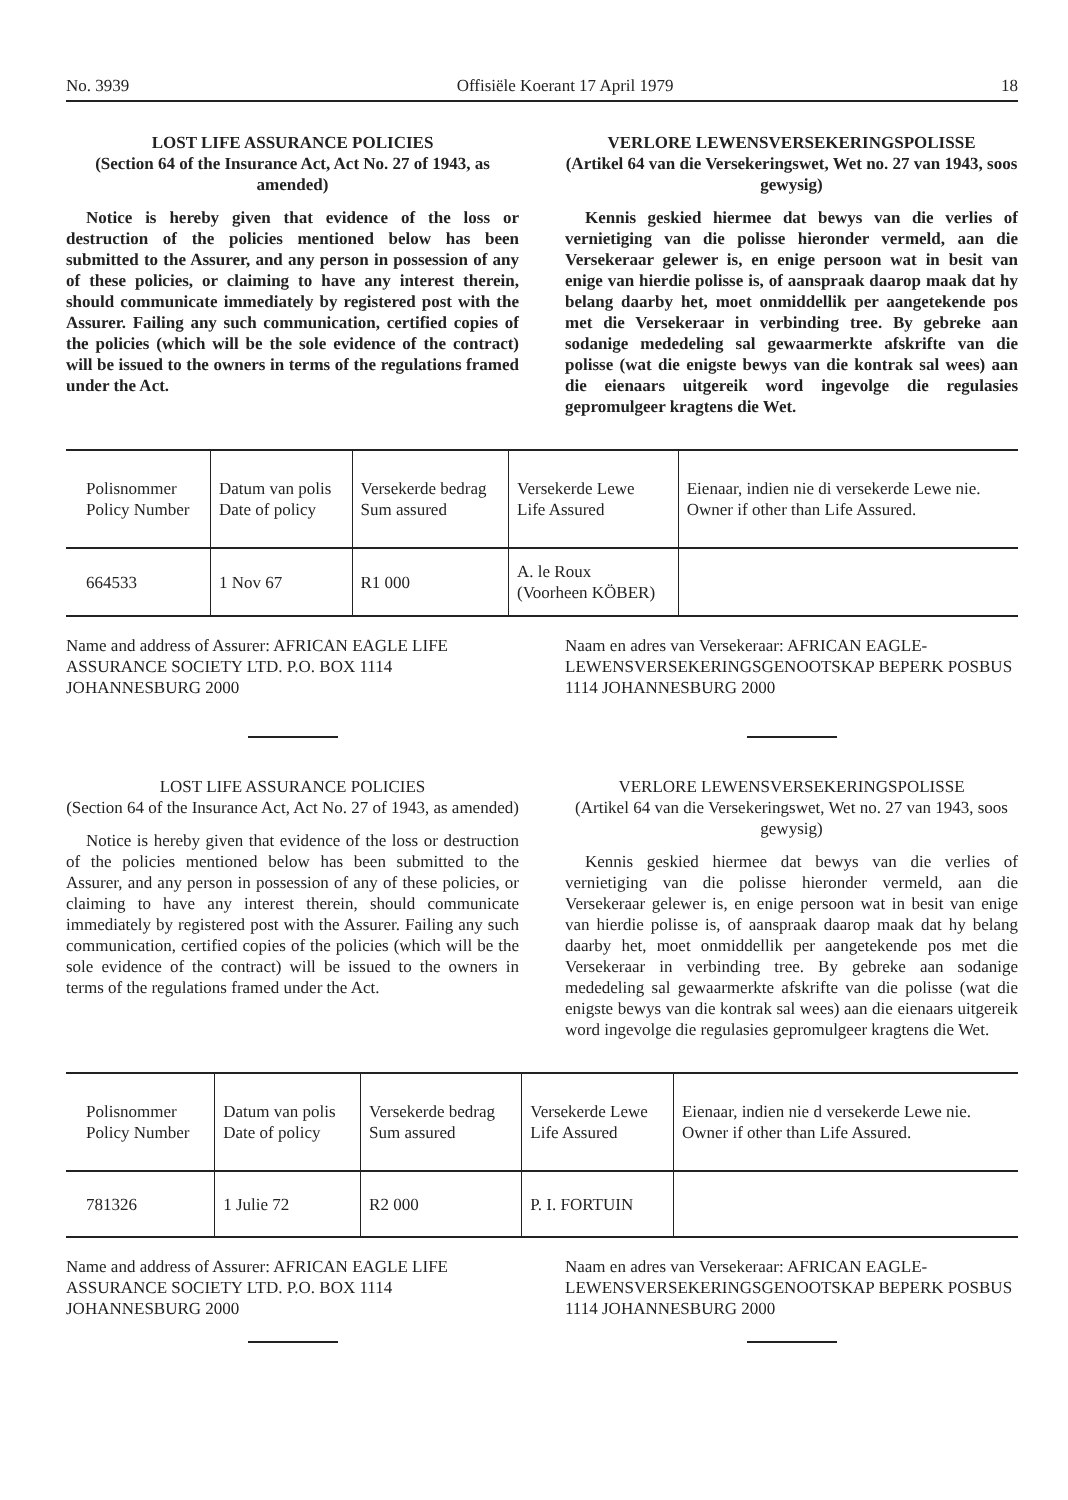No. 3939 Offisiële Koerant 17 April 1979 18
LOST LIFE ASSURANCE POLICIES
(Section 64 of the Insurance Act, Act No. 27 of 1943, as amended)
Notice is hereby given that evidence of the loss or destruction of the policies mentioned below has been submitted to the Assurer, and any person in possession of any of these policies, or claiming to have any interest therein, should communicate immediately by registered post with the Assurer. Failing any such communication, certified copies of the policies (which will be the sole evidence of the contract) will be issued to the owners in terms of the regulations framed under the Act.
VERLORE LEWENSVERSEKERINGSPOLISSE
(Artikel 64 van die Versekeringswet, Wet no. 27 van 1943, soos gewysig)
Kennis geskied hiermee dat bewys van die verlies of vernietiging van die polisse hieronder vermeld, aan die Versekeraar gelewer is, en enige persoon wat in besit van enige van hierdie polisse is, of aanspraak daarop maak dat hy belang daarby het, moet onmiddellik per aangetekende pos met die Versekeraar in verbinding tree. By gebreke aan sodanige mededeling sal gewaarmerkte afskrifte van die polisse (wat die enigste bewys van die kontrak sal wees) aan die eienaars uitgereik word ingevolge die regulasies gepromulgeer kragtens die Wet.
| Polisnommer Policy Number | Datum van polis Date of policy | Versekerde bedrag Sum assured | Versekerde Lewe Life Assured | Eienaar, indien nie di versekerde Lewe nie. Owner if other than Life Assured. |
| --- | --- | --- | --- | --- |
| 664533 | 1 Nov 67 | R1 000 | A. le Roux (Voorheen KÖBER) | |
Name and address of Assurer: AFRICAN EAGLE LIFE ASSURANCE SOCIETY LTD. P.O. BOX 1114 JOHANNESBURG 2000
Naam en adres van Versekeraar: AFRICAN EAGLE-LEWENSVERSEKERINGSGENOOTSKAP BEPERK POSBUS 1114 JOHANNESBURG 2000
LOST LIFE ASSURANCE POLICIES
(Section 64 of the Insurance Act, Act No. 27 of 1943, as amended)
Notice is hereby given that evidence of the loss or destruction of the policies mentioned below has been submitted to the Assurer, and any person in possession of any of these policies, or claiming to have any interest therein, should communicate immediately by registered post with the Assurer. Failing any such communication, certified copies of the policies (which will be the sole evidence of the contract) will be issued to the owners in terms of the regulations framed under the Act.
VERLORE LEWENSVERSEKERINGSPOLISSE
(Artikel 64 van die Versekeringswet, Wet no. 27 van 1943, soos gewysig)
Kennis geskied hiermee dat bewys van die verlies of vernietiging van die polisse hieronder vermeld, aan die Versekeraar gelewer is, en enige persoon wat in besit van enige van hierdie polisse is, of aanspraak daarop maak dat hy belang daarby het, moet onmiddellik per aangetekende pos met die Versekeraar in verbinding tree. By gebreke aan sodanige mededeling sal gewaarmerkte afskrifte van die polisse (wat die enigste bewys van die kontrak sal wees) aan die eienaars uitgereik word ingevolge die regulasies gepromulgeer kragtens die Wet.
| Polisnommer Policy Number | Datum van polis Date of policy | Versekerde bedrag Sum assured | Versekerde Lewe Life Assured | Eienaar, indien nie d versekerde Lewe nie. Owner if other than Life Assured. |
| --- | --- | --- | --- | --- |
| 781326 | 1 Julie 72 | R2 000 | P. I. FORTUIN | |
Name and address of Assurer: AFRICAN EAGLE LIFE ASSURANCE SOCIETY LTD. P.O. BOX 1114 JOHANNESBURG 2000
Naam en adres van Versekeraar: AFRICAN EAGLE-LEWENSVERSEKERINGSGENOOTSKAP BEPERK POSBUS 1114 JOHANNESBURG 2000